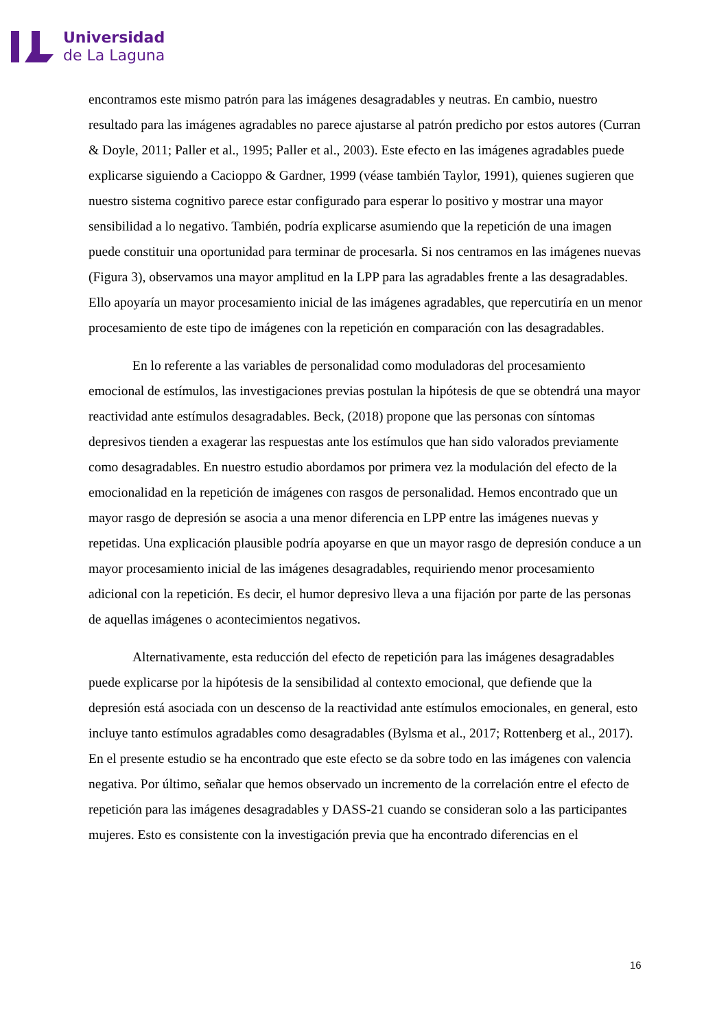Universidad
de La Laguna
encontramos este mismo patrón para las imágenes desagradables y neutras. En cambio, nuestro resultado para las imágenes agradables no parece ajustarse al patrón predicho por estos autores (Curran & Doyle, 2011; Paller et al., 1995; Paller et al., 2003). Este efecto en las imágenes agradables puede explicarse siguiendo a Cacioppo & Gardner, 1999 (véase también Taylor, 1991), quienes sugieren que nuestro sistema cognitivo parece estar configurado para esperar lo positivo y mostrar una mayor sensibilidad a lo negativo. También, podría explicarse asumiendo que la repetición de una imagen puede constituir una oportunidad para terminar de procesarla. Si nos centramos en las imágenes nuevas (Figura 3), observamos una mayor amplitud en la LPP para las agradables frente a las desagradables. Ello apoyaría un mayor procesamiento inicial de las imágenes agradables, que repercutiría en un menor procesamiento de este tipo de imágenes con la repetición en comparación con las desagradables.
En lo referente a las variables de personalidad como moduladoras del procesamiento emocional de estímulos, las investigaciones previas postulan la hipótesis de que se obtendrá una mayor reactividad ante estímulos desagradables. Beck, (2018) propone que las personas con síntomas depresivos tienden a exagerar las respuestas ante los estímulos que han sido valorados previamente como desagradables. En nuestro estudio abordamos por primera vez la modulación del efecto de la emocionalidad en la repetición de imágenes con rasgos de personalidad. Hemos encontrado que un mayor rasgo de depresión se asocia a una menor diferencia en LPP entre las imágenes nuevas y repetidas. Una explicación plausible podría apoyarse en que un mayor rasgo de depresión conduce a un mayor procesamiento inicial de las imágenes desagradables, requiriendo menor procesamiento adicional con la repetición. Es decir, el humor depresivo lleva a una fijación por parte de las personas de aquellas imágenes o acontecimientos negativos.
Alternativamente, esta reducción del efecto de repetición para las imágenes desagradables puede explicarse por la hipótesis de la sensibilidad al contexto emocional, que defiende que la depresión está asociada con un descenso de la reactividad ante estímulos emocionales, en general, esto incluye tanto estímulos agradables como desagradables (Bylsma et al., 2017; Rottenberg et al., 2017). En el presente estudio se ha encontrado que este efecto se da sobre todo en las imágenes con valencia negativa. Por último, señalar que hemos observado un incremento de la correlación entre el efecto de repetición para las imágenes desagradables y DASS-21 cuando se consideran solo a las participantes mujeres. Esto es consistente con la investigación previa que ha encontrado diferencias en el
16